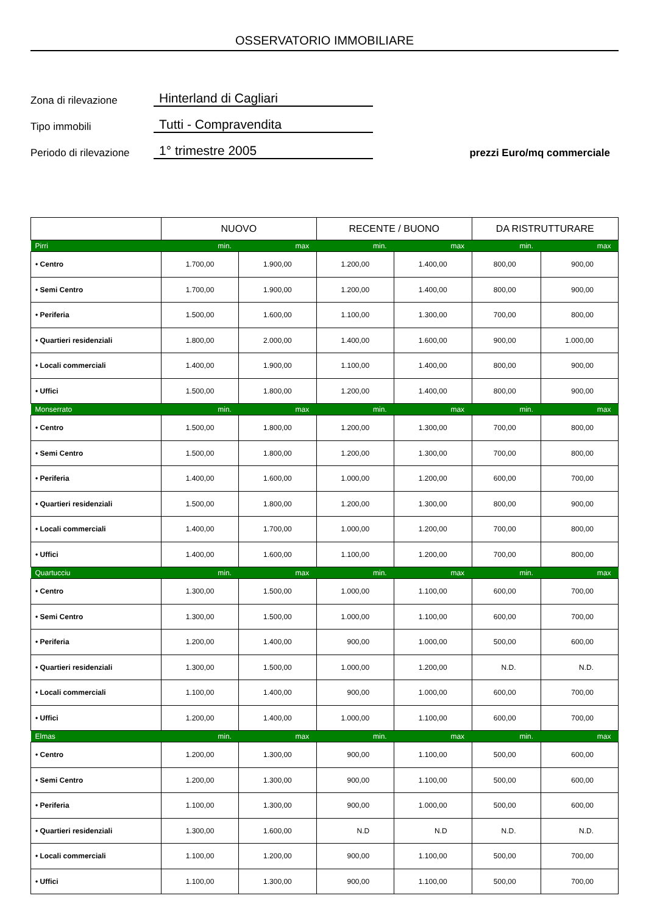OSSERVATORIO IMMOBILIARE
Zona di rilevazione
Hinterland di Cagliari
Tipo immobili
Tutti - Compravendita
Periodo di rilevazione
1° trimestre 2005
prezzi Euro/mq commerciale
| | NUOVO | | RECENTE / BUONO | | DA RISTRUTTURARE | |
| --- | --- | --- | --- | --- | --- | --- |
| Pirri | min. | max | min. | max | min. | max |
| • Centro | 1.700,00 | 1.900,00 | 1.200,00 | 1.400,00 | 800,00 | 900,00 |
| • Semi Centro | 1.700,00 | 1.900,00 | 1.200,00 | 1.400,00 | 800,00 | 900,00 |
| • Periferia | 1.500,00 | 1.600,00 | 1.100,00 | 1.300,00 | 700,00 | 800,00 |
| • Quartieri residenziali | 1.800,00 | 2.000,00 | 1.400,00 | 1.600,00 | 900,00 | 1.000,00 |
| • Locali commerciali | 1.400,00 | 1.900,00 | 1.100,00 | 1.400,00 | 800,00 | 900,00 |
| • Uffici | 1.500,00 | 1.800,00 | 1.200,00 | 1.400,00 | 800,00 | 900,00 |
| Monserrato | min. | max | min. | max | min. | max |
| • Centro | 1.500,00 | 1.800,00 | 1.200,00 | 1.300,00 | 700,00 | 800,00 |
| • Semi Centro | 1.500,00 | 1.800,00 | 1.200,00 | 1.300,00 | 700,00 | 800,00 |
| • Periferia | 1.400,00 | 1.600,00 | 1.000,00 | 1.200,00 | 600,00 | 700,00 |
| • Quartieri residenziali | 1.500,00 | 1.800,00 | 1.200,00 | 1.300,00 | 800,00 | 900,00 |
| • Locali commerciali | 1.400,00 | 1.700,00 | 1.000,00 | 1.200,00 | 700,00 | 800,00 |
| • Uffici | 1.400,00 | 1.600,00 | 1.100,00 | 1.200,00 | 700,00 | 800,00 |
| Quartucciu | min. | max | min. | max | min. | max |
| • Centro | 1.300,00 | 1.500,00 | 1.000,00 | 1.100,00 | 600,00 | 700,00 |
| • Semi Centro | 1.300,00 | 1.500,00 | 1.000,00 | 1.100,00 | 600,00 | 700,00 |
| • Periferia | 1.200,00 | 1.400,00 | 900,00 | 1.000,00 | 500,00 | 600,00 |
| • Quartieri residenziali | 1.300,00 | 1.500,00 | 1.000,00 | 1.200,00 | N.D. | N.D. |
| • Locali commerciali | 1.100,00 | 1.400,00 | 900,00 | 1.000,00 | 600,00 | 700,00 |
| • Uffici | 1.200,00 | 1.400,00 | 1.000,00 | 1.100,00 | 600,00 | 700,00 |
| Elmas | min. | max | min. | max | min. | max |
| • Centro | 1.200,00 | 1.300,00 | 900,00 | 1.100,00 | 500,00 | 600,00 |
| • Semi Centro | 1.200,00 | 1.300,00 | 900,00 | 1.100,00 | 500,00 | 600,00 |
| • Periferia | 1.100,00 | 1.300,00 | 900,00 | 1.000,00 | 500,00 | 600,00 |
| • Quartieri residenziali | 1.300,00 | 1.600,00 | N.D | N.D | N.D. | N.D. |
| • Locali commerciali | 1.100,00 | 1.200,00 | 900,00 | 1.100,00 | 500,00 | 700,00 |
| • Uffici | 1.100,00 | 1.300,00 | 900,00 | 1.100,00 | 500,00 | 700,00 |